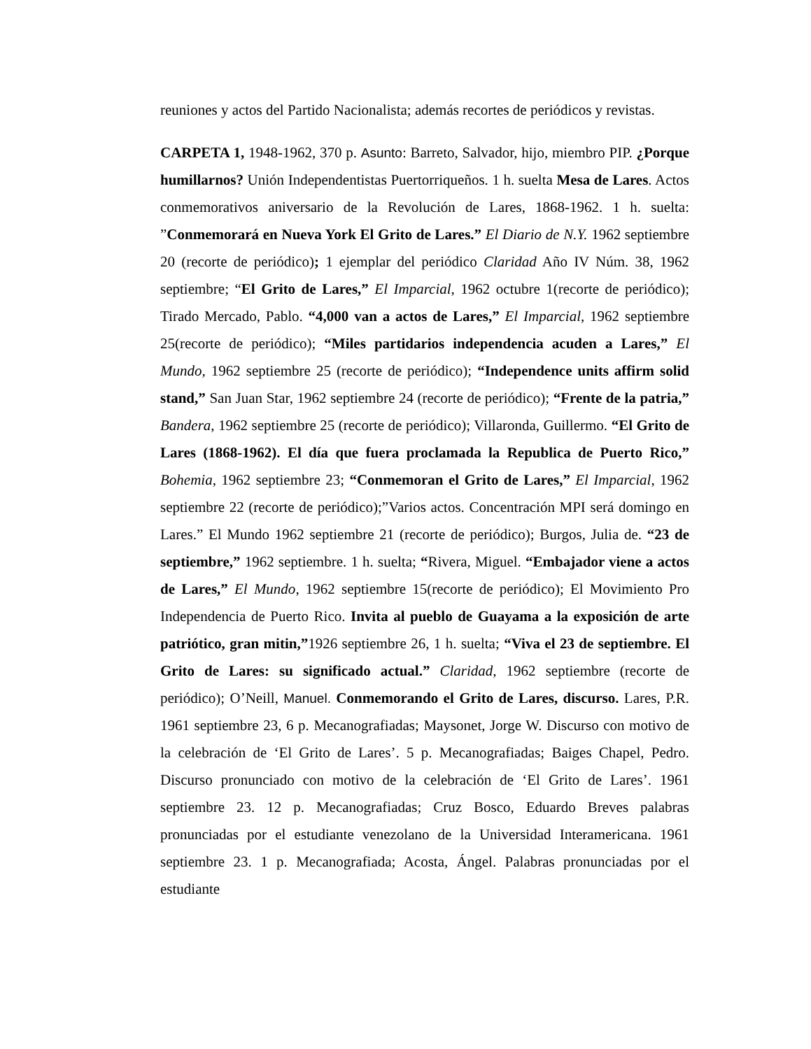reuniones y actos del Partido Nacionalista; además recortes de periódicos y revistas.
CARPETA 1, 1948-1962, 370 p. Asunto: Barreto, Salvador, hijo, miembro PIP. ¿Porque humillarnos? Unión Independentistas Puertorriqueños. 1 h. suelta Mesa de Lares. Actos conmemorativos aniversario de la Revolución de Lares, 1868-1962. 1 h. suelta: ”Conmemorará en Nueva York El Grito de Lares.” El Diario de N.Y. 1962 septiembre 20 (recorte de periódico); 1 ejemplar del periódico Claridad Año IV Núm. 38, 1962 septiembre; “El Grito de Lares,” El Imparcial, 1962 octubre 1(recorte de periódico); Tirado Mercado, Pablo. “4,000 van a actos de Lares,” El Imparcial, 1962 septiembre 25(recorte de periódico); “Miles partidarios independencia acuden a Lares,” El Mundo, 1962 septiembre 25 (recorte de periódico); “Independence units affirm solid stand,” San Juan Star, 1962 septiembre 24 (recorte de periódico); “Frente de la patria,” Bandera, 1962 septiembre 25 (recorte de periódico); Villaronda, Guillermo. “El Grito de Lares (1868-1962). El día que fuera proclamada la Republica de Puerto Rico,” Bohemia, 1962 septiembre 23; “Conmemoran el Grito de Lares,” El Imparcial, 1962 septiembre 22 (recorte de periódico);”Varios actos. Concentración MPI será domingo en Lares.” El Mundo 1962 septiembre 21 (recorte de periódico); Burgos, Julia de. “23 de septiembre,” 1962 septiembre. 1 h. suelta; “Rivera, Miguel. “Embajador viene a actos de Lares,” El Mundo, 1962 septiembre 15(recorte de periódico); El Movimiento Pro Independencia de Puerto Rico. Invita al pueblo de Guayama a la exposición de arte patriótico, gran mitin,”1926 septiembre 26, 1 h. suelta; “Viva el 23 de septiembre. El Grito de Lares: su significado actual.” Claridad, 1962 septiembre (recorte de periódico); O’Neill, Manuel. Conmemorando el Grito de Lares, discurso. Lares, P.R. 1961 septiembre 23, 6 p. Mecanografiadas; Maysonet, Jorge W. Discurso con motivo de la celebración de ‘El Grito de Lares’. 5 p. Mecanografiadas; Baiges Chapel, Pedro. Discurso pronunciado con motivo de la celebración de ‘El Grito de Lares’. 1961 septiembre 23. 12 p. Mecanografiadas; Cruz Bosco, Eduardo Breves palabras pronunciadas por el estudiante venezolano de la Universidad Interamericana. 1961 septiembre 23. 1 p. Mecanografiada; Acosta, Ángel. Palabras pronunciadas por el estudiante